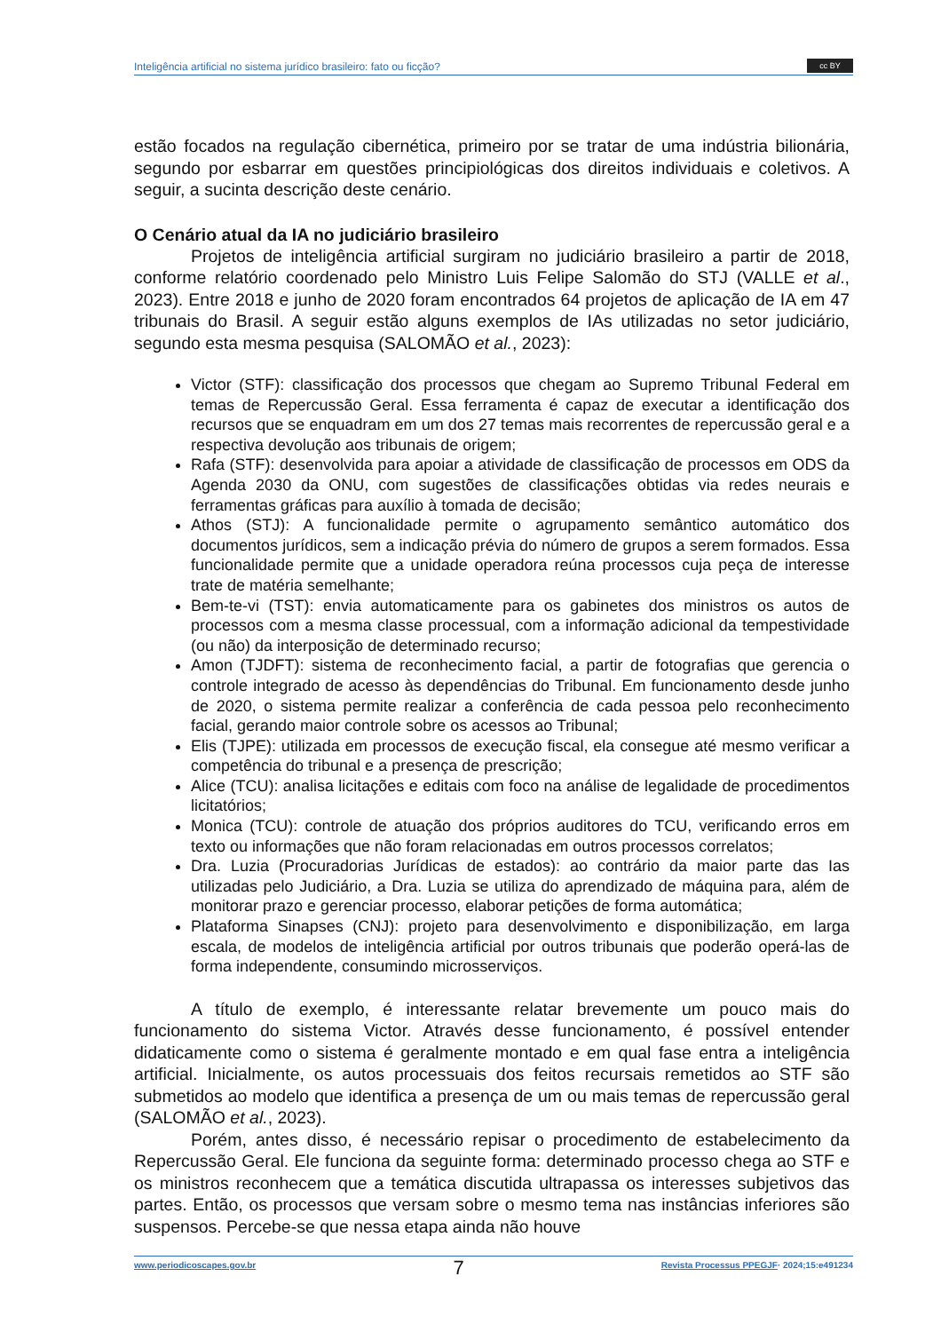Inteligência artificial no sistema jurídico brasileiro: fato ou ficção?
cc BY
estão focados na regulação cibernética, primeiro por se tratar de uma indústria bilionária, segundo por esbarrar em questões principiológicas dos direitos individuais e coletivos. A seguir, a sucinta descrição deste cenário.
O Cenário atual da IA no judiciário brasileiro
Projetos de inteligência artificial surgiram no judiciário brasileiro a partir de 2018, conforme relatório coordenado pelo Ministro Luis Felipe Salomão do STJ (VALLE et al., 2023). Entre 2018 e junho de 2020 foram encontrados 64 projetos de aplicação de IA em 47 tribunais do Brasil. A seguir estão alguns exemplos de IAs utilizadas no setor judiciário, segundo esta mesma pesquisa (SALOMÃO et al., 2023):
Victor (STF): classificação dos processos que chegam ao Supremo Tribunal Federal em temas de Repercussão Geral. Essa ferramenta é capaz de executar a identificação dos recursos que se enquadram em um dos 27 temas mais recorrentes de repercussão geral e a respectiva devolução aos tribunais de origem;
Rafa (STF): desenvolvida para apoiar a atividade de classificação de processos em ODS da Agenda 2030 da ONU, com sugestões de classificações obtidas via redes neurais e ferramentas gráficas para auxílio à tomada de decisão;
Athos (STJ): A funcionalidade permite o agrupamento semântico automático dos documentos jurídicos, sem a indicação prévia do número de grupos a serem formados. Essa funcionalidade permite que a unidade operadora reúna processos cuja peça de interesse trate de matéria semelhante;
Bem-te-vi (TST): envia automaticamente para os gabinetes dos ministros os autos de processos com a mesma classe processual, com a informação adicional da tempestividade (ou não) da interposição de determinado recurso;
Amon (TJDFT): sistema de reconhecimento facial, a partir de fotografias que gerencia o controle integrado de acesso às dependências do Tribunal. Em funcionamento desde junho de 2020, o sistema permite realizar a conferência de cada pessoa pelo reconhecimento facial, gerando maior controle sobre os acessos ao Tribunal;
Elis (TJPE): utilizada em processos de execução fiscal, ela consegue até mesmo verificar a competência do tribunal e a presença de prescrição;
Alice (TCU): analisa licitações e editais com foco na análise de legalidade de procedimentos licitatórios;
Monica (TCU): controle de atuação dos próprios auditores do TCU, verificando erros em texto ou informações que não foram relacionadas em outros processos correlatos;
Dra. Luzia (Procuradorias Jurídicas de estados): ao contrário da maior parte das Ias utilizadas pelo Judiciário, a Dra. Luzia se utiliza do aprendizado de máquina para, além de monitorar prazo e gerenciar processo, elaborar petições de forma automática;
Plataforma Sinapses (CNJ): projeto para desenvolvimento e disponibilização, em larga escala, de modelos de inteligência artificial por outros tribunais que poderão operá-las de forma independente, consumindo microsserviços.
A título de exemplo, é interessante relatar brevemente um pouco mais do funcionamento do sistema Victor. Através desse funcionamento, é possível entender didaticamente como o sistema é geralmente montado e em qual fase entra a inteligência artificial. Inicialmente, os autos processuais dos feitos recursais remetidos ao STF são submetidos ao modelo que identifica a presença de um ou mais temas de repercussão geral (SALOMÃO et al., 2023).
Porém, antes disso, é necessário repisar o procedimento de estabelecimento da Repercussão Geral. Ele funciona da seguinte forma: determinado processo chega ao STF e os ministros reconhecem que a temática discutida ultrapassa os interesses subjetivos das partes. Então, os processos que versam sobre o mesmo tema nas instâncias inferiores são suspensos. Percebe-se que nessa etapa ainda não houve
www.periodicoscapes.gov.br 7 Revista Processus PPEGJF· 2024;15:e491234